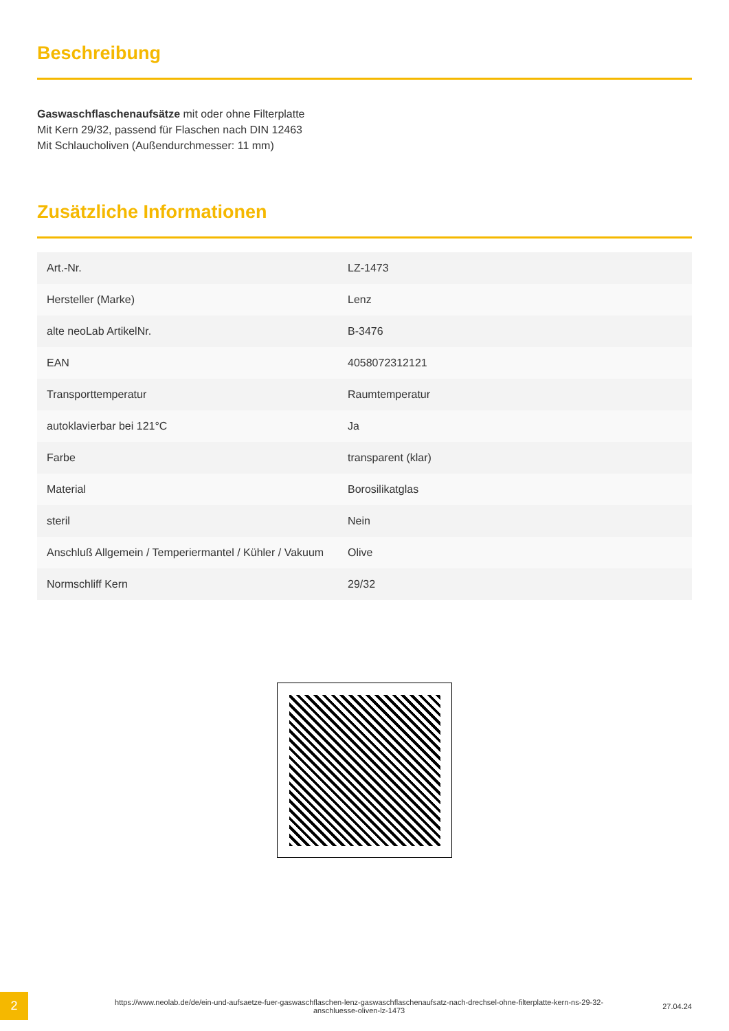Beschreibung
Gaswaschflaschenaufsätze mit oder ohne Filterplatte
Mit Kern 29/32, passend für Flaschen nach DIN 12463
Mit Schlaucholiven (Außendurchmesser: 11 mm)
Zusätzliche Informationen
| Art.-Nr. | LZ-1473 |
| Hersteller (Marke) | Lenz |
| alte neoLab ArtikelNr. | B-3476 |
| EAN | 4058072312121 |
| Transporttemperatur | Raumtemperatur |
| autoklavierbar bei 121°C | Ja |
| Farbe | transparent (klar) |
| Material | Borosilikatglas |
| steril | Nein |
| Anschluß Allgemein / Temperiermantel / Kühler / Vakuum | Olive |
| Normschliff Kern | 29/32 |
2
https://www.neolab.de/de/ein-und-aufsaetze-fuer-gaswaschflaschen-lenz-gaswaschflaschenaufsatz-nach-drechsel-ohne-filterplatte-kern-ns-29-32-anschluesse-oliven-lz-1473
27.04.24